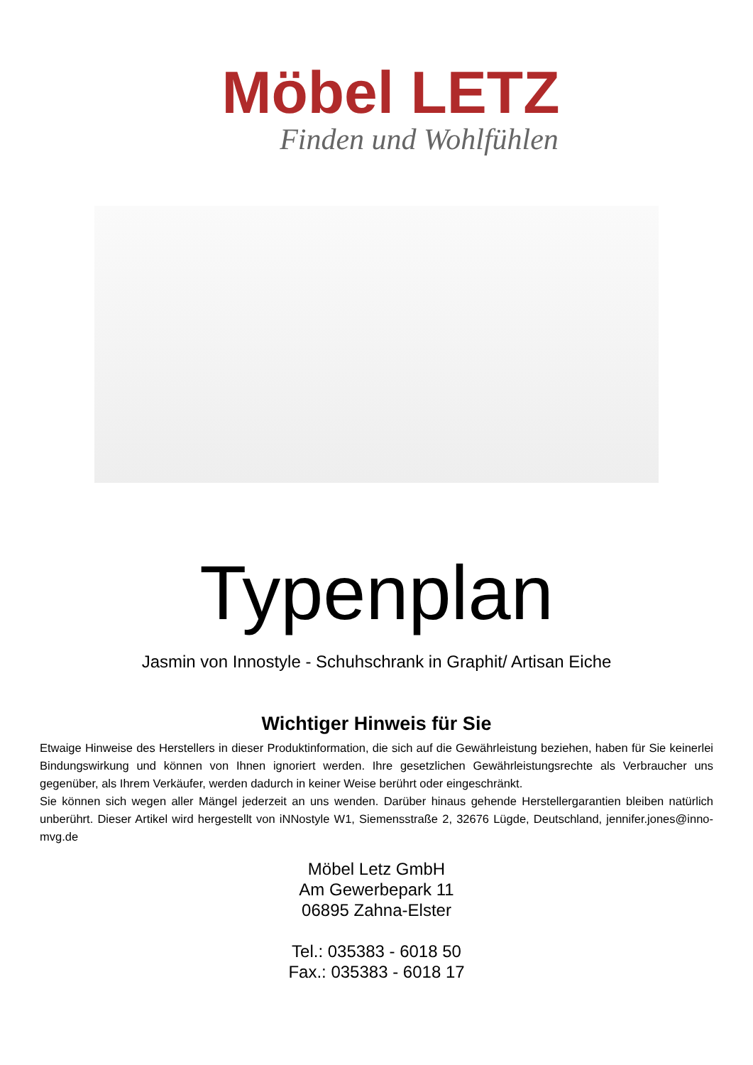Möbel LETZ
Finden und Wohlfühlen
Typenplan
Jasmin von Innostyle - Schuhschrank in Graphit/ Artisan Eiche
Wichtiger Hinweis für Sie
Etwaige Hinweise des Herstellers in dieser Produktinformation, die sich auf die Gewährleistung beziehen, haben für Sie keinerlei Bindungswirkung und können von Ihnen ignoriert werden. Ihre gesetzlichen Gewährleistungsrechte als Verbraucher uns gegenüber, als Ihrem Verkäufer, werden dadurch in keiner Weise berührt oder eingeschränkt.
Sie können sich wegen aller Mängel jederzeit an uns wenden. Darüber hinaus gehende Herstellergarantien bleiben natürlich unberührt. Dieser Artikel wird hergestellt von iNNostyle W1, Siemensstraße 2, 32676 Lügde, Deutschland, jennifer.jones@inno-mvg.de
Möbel Letz GmbH
Am Gewerbepark 11
06895 Zahna-Elster
Tel.: 035383 - 6018 50
Fax.: 035383 - 6018 17